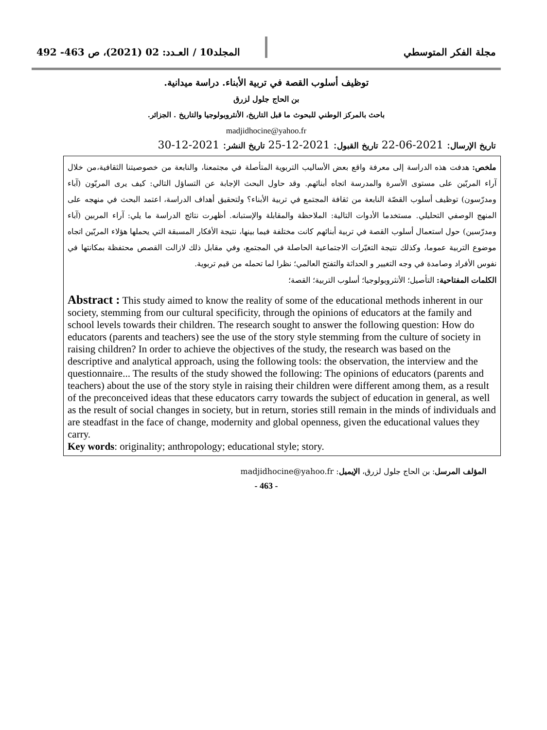مجلة الفكر المتوسطي المجلد10 / العـدد: 02 (2021)، ص 463- 492
توظيف أسلوب القصة في تربية الأبناء. دراسة ميدانية.
بن الحاج جلول لزرق
باحث بالمركز الوطني للبحوث ما قبل التاريخ، الأنثروبولوجيا والتاريخ . الجزائر.
madjidhocine@yahoo.fr
تاريخ الإرسال: 2021-06-22 تاريخ القبول: 2021-12-25 تاريخ النشر: 2021-12-30
ملخص: هدفت هذه الدراسة إلى معرفة واقع بعض الأساليب التربوية المتأصلة في مجتمعنا، والنابعة من خصوصيتنا الثقافية،من خلال آراء المربّين على مستوى الأسرة والمدرسة اتجاه أبنائهم. وقد حاول البحث الإجابة عن التساؤل التالي: كيف يرى المربّون (آباء ومدرّسون) توظيف أسلوب القصّة النابعة من ثقافة المجتمع في تربية الأبناء؟ ولتحقيق أهداف الدراسة، اعتمد البحث في منهجه على المنهج الوصفي التحليلي. مستخدما الأدوات التالية: الملاحظة والمقابلة والإستبانه. أظهرت نتائج الدراسة ما يلي: آراء المربين (آباء ومدرّسين) حول استعمال أسلوب القصة في تربية أبنائهم كانت مختلفة فيما بينها، نتيجة الأفكار المسبقة التي يحملها هؤلاء المربّين اتجاه موضوع التربية عموما، وكذلك نتيجة التغيّرات الاجتماعية الحاصلة في المجتمع، وفي مقابل ذلك لازالت القصص محتفظة بمكانتها في نفوس الأفراد وصامدة في وجه التغيير و الحداثة والتفتح العالمي؛ نظرا لما تحمله من قيم تربوية.
الكلمات المفتاحية: التأصيل؛ الأنثروبولوجيا؛ أسلوب التربية؛ القصة؛
Abstract : This study aimed to know the reality of some of the educational methods inherent in our society, stemming from our cultural specificity, through the opinions of educators at the family and school levels towards their children. The research sought to answer the following question: How do educators (parents and teachers) see the use of the story style stemming from the culture of society in raising children? In order to achieve the objectives of the study, the research was based on the descriptive and analytical approach, using the following tools: the observation, the interview and the questionnaire... The results of the study showed the following: The opinions of educators (parents and teachers) about the use of the story style in raising their children were different among them, as a result of the preconceived ideas that these educators carry towards the subject of education in general, as well as the result of social changes in society, but in return, stories still remain in the minds of individuals and are steadfast in the face of change, modernity and global openness, given the educational values they carry.
Key words: originality; anthropology; educational style; story.
المؤلف المرسل: بن الحاج جلول لزرق، الإيميل: madjidhocine@yahoo.fr
- 463 -